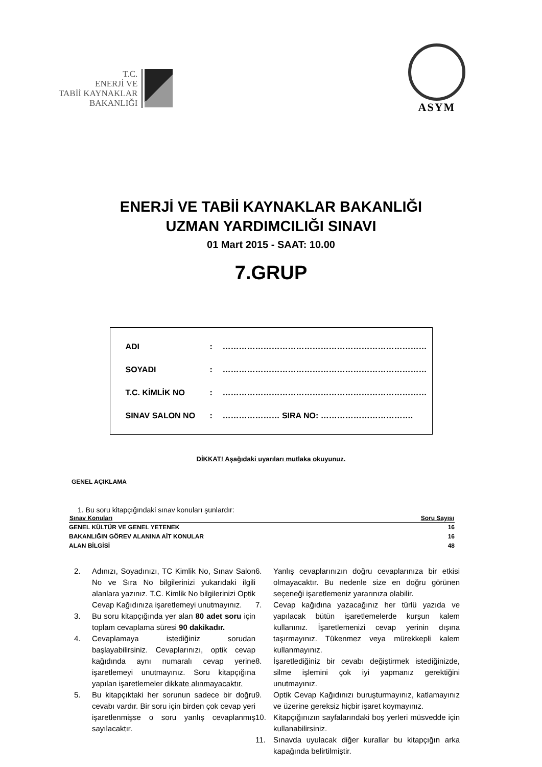T.C.
ENERJİ VE
TABİİ KAYNAKLAR
BAKANLIĞI
ASYM
ENERJİ VE TABİİ KAYNAKLAR BAKANLIĞI
UZMAN YARDIMCILIĞI SINAVI
01 Mart 2015 - SAAT: 10.00
7.GRUP
ADI: …………………………………………………………………
SOYADI: …………………………………………………………………
T.C. KİMLİK NO: …………………………………………………………………
SINAV SALON NO: ………………… SIRA NO: …………………………….
DİKKAT! Aşağıdaki uyarıları mutlaka okuyunuz.
GENEL AÇIKLAMA
1. Bu soru kitapçığındaki sınav konuları şunlardır:
| Sınav Konuları | Soru Sayısı |
| --- | --- |
| GENEL KÜLTÜR VE GENEL YETENEK | 16 |
| BAKANLIĞIN GÖREV ALANINA AİT KONULAR | 16 |
| ALAN BİLGİSİ | 48 |
2. Adınızı, Soyadınızı, TC Kimlik No, Sınav Salon No ve Sıra No bilgilerinizi yukarıdaki ilgili alanlara yazınız. T.C. Kimlik No bilgilerinizi Optik Cevap Kağıdınıza işaretlemeyi unutmayınız.
3. Bu soru kitapçığında yer alan 80 adet soru için toplam cevaplama süresi 90 dakikadır.
4. Cevaplamaya istediğiniz sorudan başlayabilirsiniz. Cevaplarınızı, optik cevap kağıdında aynı numaralı cevap yerine işaretlemeyi unutmayınız. Soru kitapçığına yapılan işaretlemeler dikkate alınmayacaktır.
5. Bu kitapçıktaki her sorunun sadece bir doğru cevabı vardır. Bir soru için birden çok cevap yeri işaretlenmişse o soru yanlış cevaplanmış sayılacaktır.
6. Yanlış cevaplarınızın doğru cevaplarınıza bir etkisi olmayacaktır. Bu nedenle size en doğru görünen seçeneği işaretlemeniz yararınıza olabilir.
7. Cevap kağıdına yazacağınız her türlü yazıda ve yapılacak bütün işaretlemelerde kurşun kalem kullanınız. İşaretlemenizi cevap yerinin dışına taşırmayınız. Tükenmez veya mürekkepli kalem kullanmayınız.
8. İşaretlediğiniz bir cevabı değiştirmek istediğinizde, silme işlemini çok iyi yapmanız gerektiğini unutmayınız.
9. Optik Cevap Kağıdınızı buruşturmayınız, katlamayınız ve üzerine gereksiz hiçbir işaret koymayınız.
10. Kitapçığınızın sayfalarındaki boş yerleri müsvedde için kullanabilirsiniz.
11. Sınavda uyulacak diğer kurallar bu kitapçığın arka kapağında belirtilmiştir.